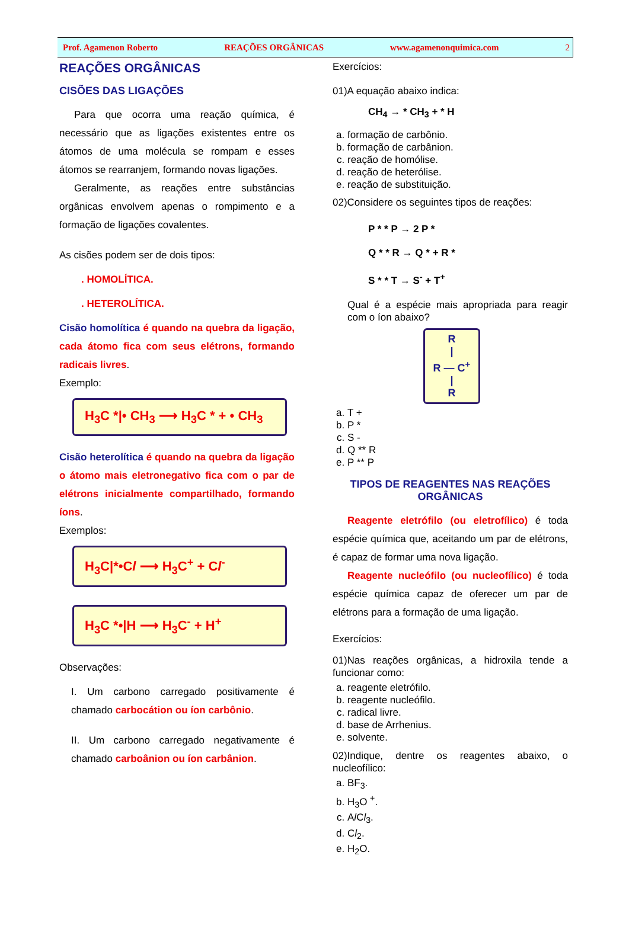Prof. Agamenon Roberto REAÇÕES ORGÂNICAS www.agamenonquimica.com 2
REAÇÕES ORGÂNICAS
CISÕES DAS LIGAÇÕES
Para que ocorra uma reação química, é necessário que as ligações existentes entre os átomos de uma molécula se rompam e esses átomos se rearranjem, formando novas ligações.
Geralmente, as reações entre substâncias orgânicas envolvem apenas o rompimento e a formação de ligações covalentes.
As cisões podem ser de dois tipos:
. HOMOLÍTICA.
. HETEROLÍTICA.
Cisão homolítica é quando na quebra da ligação, cada átomo fica com seus elétrons, formando radicais livres.
Exemplo:
H<sub>3</sub>C *|• CH<sub>3</sub> ⟶ H<sub>3</sub>C * + • CH<sub>3</sub>
Cisão heterolítica é quando na quebra da ligação o átomo mais eletronegativo fica com o par de elétrons inicialmente compartilhado, formando íons.
Exemplos:
H<sub>3</sub>C|*•Cl ⟶ H<sub>3</sub>C<sup>+</sup> + Cl<sup>-</sup>
H<sub>3</sub>C *•|H ⟶ H<sub>3</sub>C<sup>-</sup> + H<sup>+</sup>
Observações:
I. Um carbono carregado positivamente é chamado carbocátion ou íon carbônio.
II. Um carbono carregado negativamente é chamado carboânion ou íon carbânion.
Exercícios:
01)A equação abaixo indica:
CH<sub>4</sub> → * CH<sub>3</sub> + * H
a. formação de carbônio.
b. formação de carbânion.
c. reação de homólise.
d. reação de heterólise.
e. reação de substituição.
02)Considere os seguintes tipos de reações:
P * * P → 2 P *
Q * * R → Q * + R *
S * * T → S<sup>-</sup> + T<sup>+</sup>
Qual é a espécie mais apropriada para reagir com o íon abaixo?
R
|
R — C<sup>+</sup>
|
R
a. T +
b. P *
c. S -
d. Q ** R
e. P ** P
TIPOS DE REAGENTES NAS REAÇÕES ORGÂNICAS
Reagente eletrófilo (ou eletrofílico) é toda espécie química que, aceitando um par de elétrons, é capaz de formar uma nova ligação.
Reagente nucleófilo (ou nucleofílico) é toda espécie química capaz de oferecer um par de elétrons para a formação de uma ligação.
Exercícios:
01)Nas reações orgânicas, a hidroxila tende a funcionar como:
a. reagente eletrófilo.
b. reagente nucleófilo.
c. radical livre.
d. base de Arrhenius.
e. solvente.
02)Indique, dentre os reagentes abaixo, o nucleofílico:
a. BF<sub>3</sub>.
b. H<sub>3</sub>O <sup>+</sup>.
c. Al Cl<sub>3</sub>.
d. Cl<sub>2</sub>.
e. H<sub>2</sub>O.